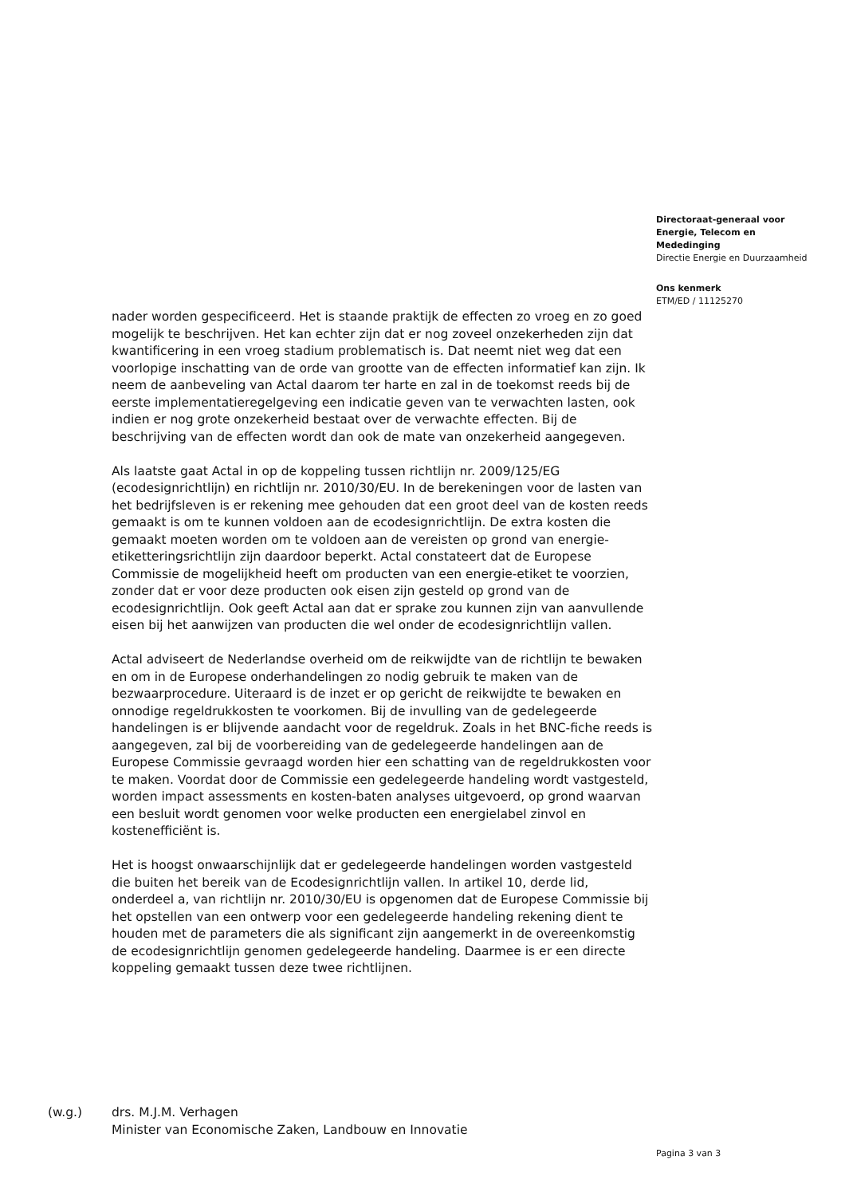Directoraat-generaal voor Energie, Telecom en Mededinging
Directie Energie en Duurzaamheid
Ons kenmerk
ETM/ED / 11125270
nader worden gespecificeerd. Het is staande praktijk de effecten zo vroeg en zo goed mogelijk te beschrijven. Het kan echter zijn dat er nog zoveel onzekerheden zijn dat kwantificering in een vroeg stadium problematisch is. Dat neemt niet weg dat een voorlopige inschatting van de orde van grootte van de effecten informatief kan zijn. Ik neem de aanbeveling van Actal daarom ter harte en zal in de toekomst reeds bij de eerste implementatieregelgeving een indicatie geven van te verwachten lasten, ook indien er nog grote onzekerheid bestaat over de verwachte effecten. Bij de beschrijving van de effecten wordt dan ook de mate van onzekerheid aangegeven.
Als laatste gaat Actal in op de koppeling tussen richtlijn nr. 2009/125/EG (ecodesignrichtlijn) en richtlijn nr. 2010/30/EU. In de berekeningen voor de lasten van het bedrijfsleven is er rekening mee gehouden dat een groot deel van de kosten reeds gemaakt is om te kunnen voldoen aan de ecodesignrichtlijn. De extra kosten die gemaakt moeten worden om te voldoen aan de vereisten op grond van energie-etiketteringsrichtlijn zijn daardoor beperkt. Actal constateert dat de Europese Commissie de mogelijkheid heeft om producten van een energie-etiket te voorzien, zonder dat er voor deze producten ook eisen zijn gesteld op grond van de ecodesignrichtlijn. Ook geeft Actal aan dat er sprake zou kunnen zijn van aanvullende eisen bij het aanwijzen van producten die wel onder de ecodesignrichtlijn vallen.
Actal adviseert de Nederlandse overheid om de reikwijdte van de richtlijn te bewaken en om in de Europese onderhandelingen zo nodig gebruik te maken van de bezwaarprocedure. Uiteraard is de inzet er op gericht de reikwijdte te bewaken en onnodige regeldrukkosten te voorkomen. Bij de invulling van de gedelegeerde handelingen is er blijvende aandacht voor de regeldruk. Zoals in het BNC-fiche reeds is aangegeven, zal bij de voorbereiding van de gedelegeerde handelingen aan de Europese Commissie gevraagd worden hier een schatting van de regeldrukkosten voor te maken. Voordat door de Commissie een gedelegeerde handeling wordt vastgesteld, worden impact assessments en kosten-baten analyses uitgevoerd, op grond waarvan een besluit wordt genomen voor welke producten een energielabel zinvol en kostenefficiënt is.
Het is hoogst onwaarschijnlijk dat er gedelegeerde handelingen worden vastgesteld die buiten het bereik van de Ecodesignrichtlijn vallen. In artikel 10, derde lid, onderdeel a, van richtlijn nr. 2010/30/EU is opgenomen dat de Europese Commissie bij het opstellen van een ontwerp voor een gedelegeerde handeling rekening dient te houden met de parameters die als significant zijn aangemerkt in de overeenkomstig de ecodesignrichtlijn genomen gedelegeerde handeling. Daarmee is er een directe koppeling gemaakt tussen deze twee richtlijnen.
(w.g.) drs. M.J.M. Verhagen
Minister van Economische Zaken, Landbouw en Innovatie
Pagina 3 van 3